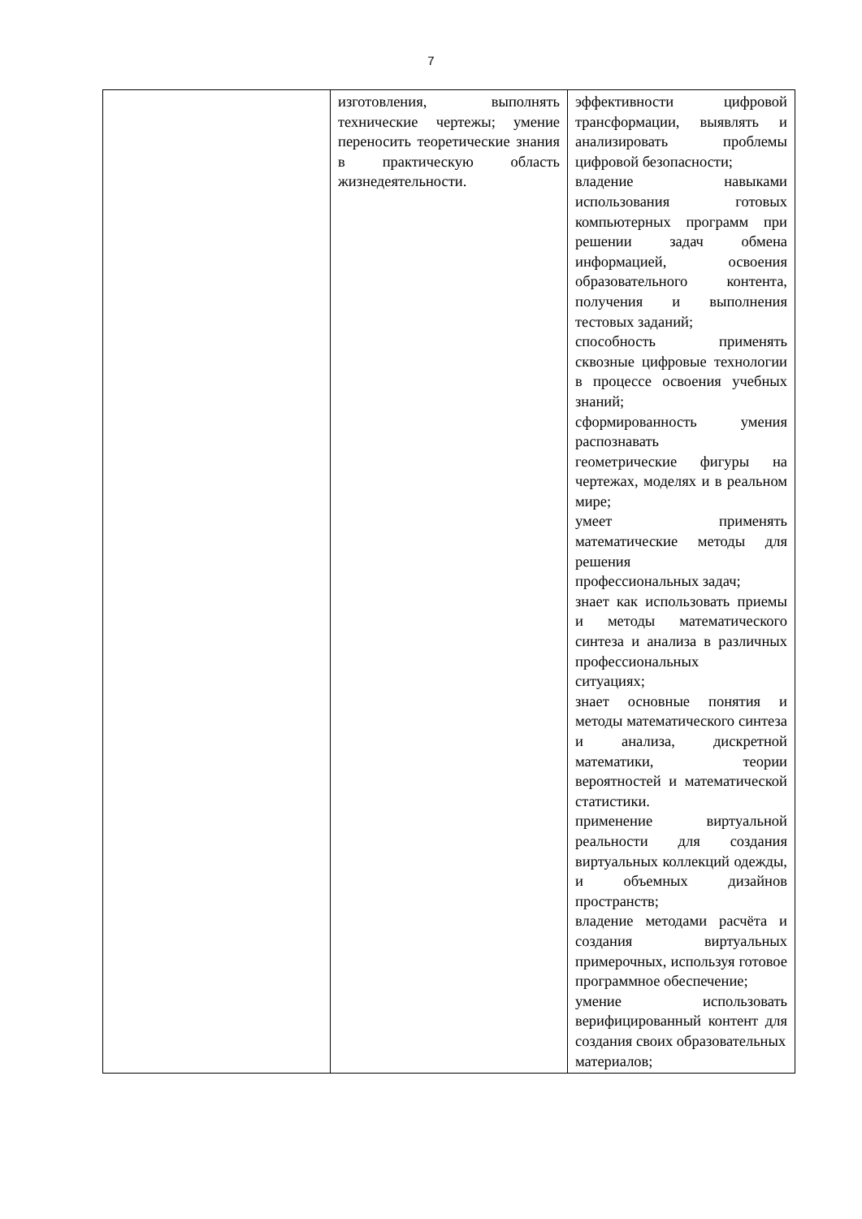7
| | изготовления, выполнять технические чертежы; умение переносить теоретические знания в практическую область жизнедеятельности. | эффективности цифровой трансформации, выявлять и анализировать проблемы цифровой безопасности; владение навыками использования готовых компьютерных программ при решении задач обмена информацией, освоения образовательного контента, получения и выполнения тестовых заданий; способность применять сквозные цифровые технологии в процессе освоения учебных знаний; сформированность умения распознавать геометрические фигуры на чертежах, моделях и в реальном мире; умеет применять математические методы для решения профессиональных задач; знает как использовать приемы и методы математического синтеза и анализа в различных профессиональных ситуациях; знает основные понятия и методы математического синтеза и анализа, дискретной математики, теории вероятностей и математической статистики. применение виртуальной реальности для создания виртуальных коллекций одежды, и объемных дизайнов пространств; владение методами расчёта и создания виртуальных примерочных, используя готовое программное обеспечение; умение использовать верифицированный контент для создания своих образовательных материалов; |